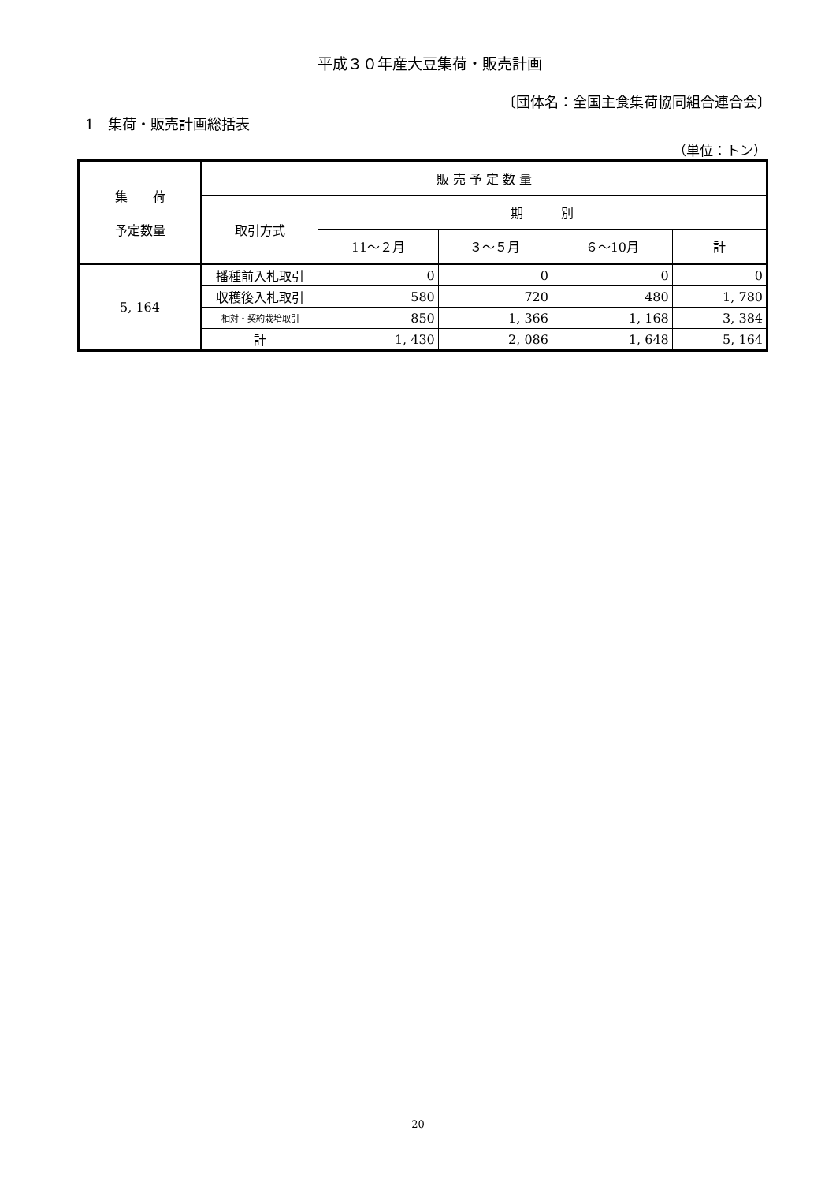平成３０年産大豆集荷・販売計画
〔団体名：全国主食集荷協同組合連合会〕
1　集荷・販売計画総括表
（単位：トン）
| 集 荷 予定数量 | 販 売 予 定 数 量 | | | | |
| --- | --- | --- | --- | --- | --- |
| | 取引方式 | 期 別 | | | |
| | | 11～２月 | ３～５月 | ６～10月 | 計 |
| 5, 164 | 播種前入札取引 | 0 | 0 | 0 | 0 |
| | 収穫後入札取引 | 580 | 720 | 480 | 1, 780 |
| | 相対・契約栽培取引 | 850 | 1, 366 | 1, 168 | 3, 384 |
| | 計 | 1, 430 | 2, 086 | 1, 648 | 5, 164 |
20